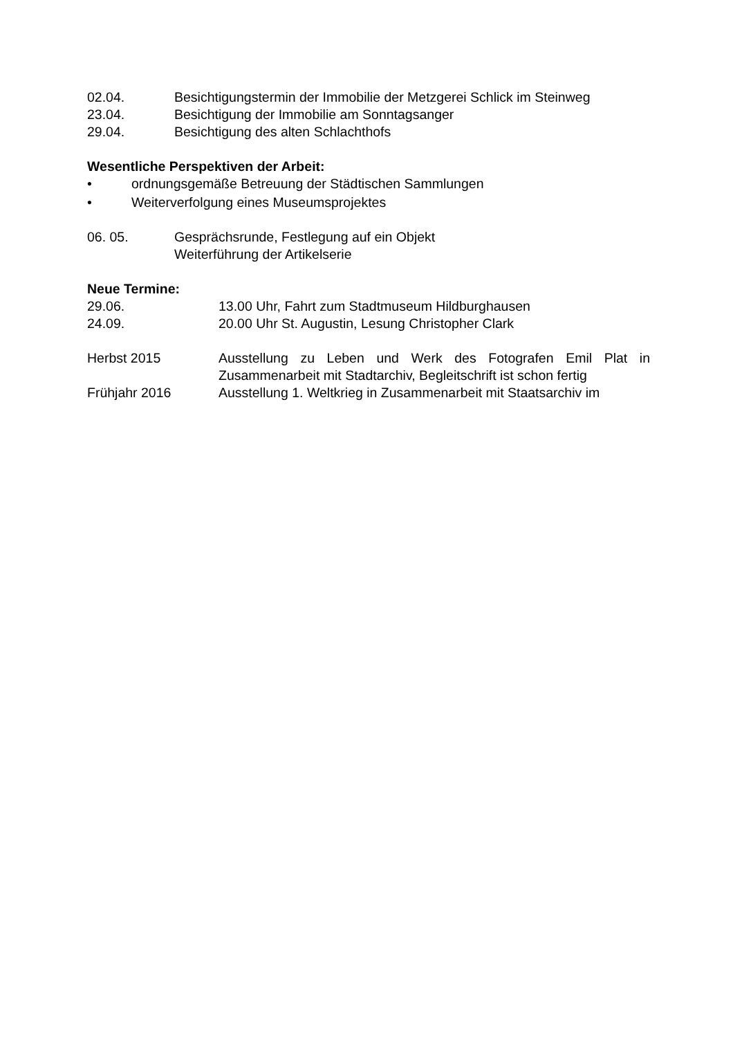02.04. Besichtigungstermin der Immobilie der Metzgerei Schlick im Steinweg
23.04. Besichtigung der Immobilie am Sonntagsanger
29.04. Besichtigung des alten Schlachthofs
Wesentliche Perspektiven der Arbeit:
• ordnungsgemäße Betreuung der Städtischen Sammlungen
• Weiterverfolgung eines Museumsprojektes
06. 05. Gesprächsrunde, Festlegung auf ein Objekt
Weiterführung der Artikelserie
Neue Termine:
29.06. 13.00 Uhr, Fahrt zum Stadtmuseum Hildburghausen
24.09. 20.00 Uhr St. Augustin, Lesung Christopher Clark
Herbst 2015 Ausstellung zu Leben und Werk des Fotografen Emil Plat in Zusammenarbeit mit Stadtarchiv, Begleitschrift ist schon fertig
Frühjahr 2016 Ausstellung 1. Weltkrieg in Zusammenarbeit mit Staatsarchiv im